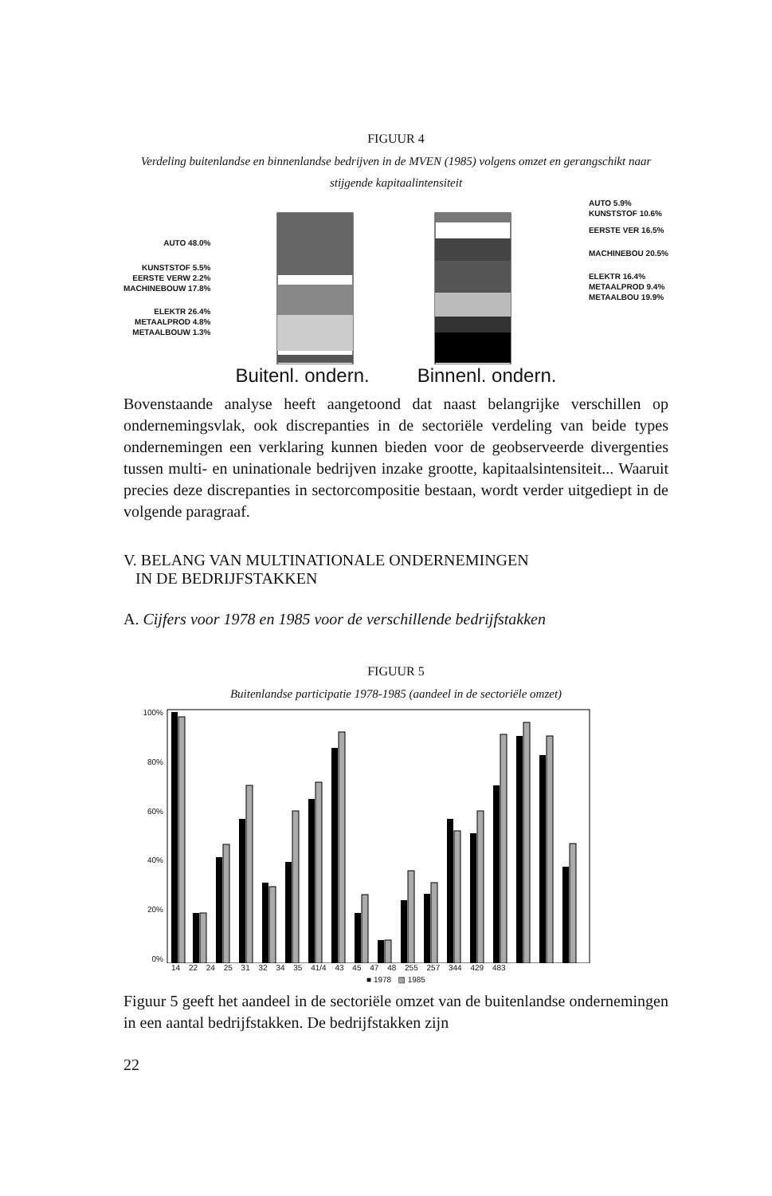FIGUUR 4
Verdeling buitenlandse en binnenlandse bedrijven in de MVEN (1985) volgens omzet en gerangschikt naar stijgende kapitaalintensiteit
AUTO 48.0%
KUNSTSTOF 5.5%
EERSTE VERW 2.2%
MACHINEBOUW 17.8%
ELEKTR 26.4%
METAALPROD 4.8%
METAALBOUW 1.3%
AUTO 5.9%
KUNSTSTOF 10.6%
EERSTE VER 16.5%
MACHINEBOU 20.5%
ELEKTR 16.4%
METAALPROD 9.4%
METAALBOU 19.9%
Buitenl. ondern. Binnenl. ondern.
Bovenstaande analyse heeft aangetoond dat naast belangrijke verschillen op ondernemingsvlak, ook discrepanties in de sectoriële verdeling van beide types ondernemingen een verklaring kunnen bieden voor de geobserveerde divergenties tussen multi- en uninationale bedrijven inzake grootte, kapitaalsintensiteit... Waaruit precies deze discrepanties in sectorcompositie bestaan, wordt verder uitgediept in de volgende paragraaf.
V. BELANG VAN MULTINATIONALE ONDERNEMINGEN
IN DE BEDRIJFSTAKKEN
A. Cijfers voor 1978 en 1985 voor de verschillende bedrijfstakken
FIGUUR 5
Buitenlandse participatie 1978-1985 (aandeel in de sectoriële omzet)
100%
80%
60%
40%
20%
0%
14 22 24 25 31 32 34 35 41/4 43 45 47 48 255 257 344 429 483
■ 1978 ▨ 1985
Figuur 5 geeft het aandeel in de sectoriële omzet van de buitenlandse ondernemingen in een aantal bedrijfstakken. De bedrijfstakken zijn
22